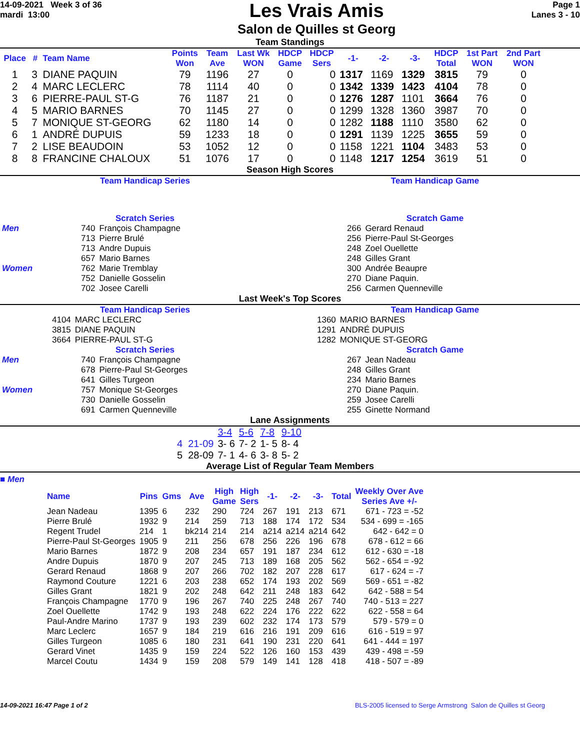14-09-2021 Week 3 of 36
mardi 13:00
Les Vrais Amis
Salon de Quilles st Georg
Page 1
Lanes 3 - 10
Team Standings
| Place | # | Team Name | Points Won | Team Ave | Last Wk WON | HDCP Game | HDCP Sers | -1- | -2- | -3- | HDCP Total | 1st Part WON | 2nd Part WON |
| --- | --- | --- | --- | --- | --- | --- | --- | --- | --- | --- | --- | --- | --- |
| 1 | 3 | DIANE PAQUIN | 79 | 1196 | 27 | 0 | 0 | 1317 | 1169 | 1329 | 3815 | 79 | 0 |
| 2 | 4 | MARC LECLERC | 78 | 1114 | 40 | 0 | 0 | 1342 | 1339 | 1423 | 4104 | 78 | 0 |
| 3 | 6 | PIERRE-PAUL ST-G | 76 | 1187 | 21 | 0 | 0 | 1276 | 1287 | 1101 | 3664 | 76 | 0 |
| 4 | 5 | MARIO BARNES | 70 | 1145 | 27 | 0 | 0 | 1299 | 1328 | 1360 | 3987 | 70 | 0 |
| 5 | 7 | MONIQUE ST-GEORG | 62 | 1180 | 14 | 0 | 0 | 1282 | 1188 | 1110 | 3580 | 62 | 0 |
| 6 | 1 | ANDRÉ DUPUIS | 59 | 1233 | 18 | 0 | 0 | 1291 | 1139 | 1225 | 3655 | 59 | 0 |
| 7 | 2 | LISE BEAUDOIN | 53 | 1052 | 12 | 0 | 0 | 1158 | 1221 | 1104 | 3483 | 53 | 0 |
| 8 | 8 | FRANCINE CHALOUX | 51 | 1076 | 17 | 0 | 0 | 1148 | 1217 | 1254 | 3619 | 51 | 0 |
Season High Scores
Team Handicap Series Team Handicap Game
Scratch Series
| Men | 740 | François Champagne |
| | 713 | Pierre Brulé |
| | 713 | Andre Dupuis |
| | 657 | Mario Barnes |
| Women | 762 | Marie Tremblay |
| | 752 | Danielle Gosselin |
| | 702 | Josee Carelli |
Scratch Game
| 266 | Gerard Renaud |
| 256 | Pierre-Paul St-Georges |
| 248 | Zoel Ouellette |
| 248 | Gilles Grant |
| 300 | Andrée Beaupre |
| 270 | Diane Paquin. |
| 256 | Carmen Quenneville |
Last Week's Top Scores
Team Handicap Series
| 4104 | MARC LECLERC |
| 3815 | DIANE PAQUIN |
| 3664 | PIERRE-PAUL ST-G |
Team Handicap Game
| 1360 | MARIO BARNES |
| 1291 | ANDRÉ DUPUIS |
| 1282 | MONIQUE ST-GEORG |
Scratch Series
| Men | 740 | François Champagne |
| | 678 | Pierre-Paul St-Georges |
| | 641 | Gilles Turgeon |
| Women | 757 | Monique St-Georges |
| | 730 | Danielle Gosselin |
| | 691 | Carmen Quenneville |
Scratch Game
| 267 | Jean Nadeau |
| 248 | Gilles Grant |
| 234 | Mario Barnes |
| 270 | Diane Paquin. |
| 259 | Josee Carelli |
| 255 | Ginette Normand |
Lane Assignments
| | 3-4 | 5-6 | 7-8 | 9-10 |
| 4 21-09 | 3- 6 | 7- 2 | 1- 5 | 8- 4 |
| 5 28-09 | 7- 1 | 4- 6 | 3- 8 | 5- 2 |
Average List of Regular Team Members
■ Men
| Name | Pins | Gms | Ave | High Game | High Sers | -1- | -2- | -3- | Total | Weekly Over Ave Series Ave +/- |
| --- | --- | --- | --- | --- | --- | --- | --- | --- | --- | --- |
| Jean Nadeau | 1395 | 6 | 232 | 290 | 724 | 267 | 191 | 213 | 671 | 671 - 723 = -52 |
| Pierre Brulé | 1932 | 9 | 214 | 259 | 713 | 188 | 174 | 172 | 534 | 534 - 699 = -165 |
| Regent Trudel | 214 | 1 | bk214 | 214 | 214 | a214 | a214 | a214 | 642 | 642 - 642 = 0 |
| Pierre-Paul St-Georges | 1905 | 9 | 211 | 256 | 678 | 256 | 226 | 196 | 678 | 678 - 612 = 66 |
| Mario Barnes | 1872 | 9 | 208 | 234 | 657 | 191 | 187 | 234 | 612 | 612 - 630 = -18 |
| Andre Dupuis | 1870 | 9 | 207 | 245 | 713 | 189 | 168 | 205 | 562 | 562 - 654 = -92 |
| Gerard Renaud | 1868 | 9 | 207 | 266 | 702 | 182 | 207 | 228 | 617 | 617 - 624 = -7 |
| Raymond Couture | 1221 | 6 | 203 | 238 | 652 | 174 | 193 | 202 | 569 | 569 - 651 = -82 |
| Gilles Grant | 1821 | 9 | 202 | 248 | 642 | 211 | 248 | 183 | 642 | 642 - 588 = 54 |
| François Champagne | 1770 | 9 | 196 | 267 | 740 | 225 | 248 | 267 | 740 | 740 - 513 = 227 |
| Zoel Ouellette | 1742 | 9 | 193 | 248 | 622 | 224 | 176 | 222 | 622 | 622 - 558 = 64 |
| Paul-Andre Marino | 1737 | 9 | 193 | 239 | 602 | 232 | 174 | 173 | 579 | 579 - 579 = 0 |
| Marc Leclerc | 1657 | 9 | 184 | 219 | 616 | 216 | 191 | 209 | 616 | 616 - 519 = 97 |
| Gilles Turgeon | 1085 | 6 | 180 | 231 | 641 | 190 | 231 | 220 | 641 | 641 - 444 = 197 |
| Gerard Vinet | 1435 | 9 | 159 | 224 | 522 | 126 | 160 | 153 | 439 | 439 - 498 = -59 |
| Marcel Coutu | 1434 | 9 | 159 | 208 | 579 | 149 | 141 | 128 | 418 | 418 - 507 = -89 |
14-09-2021 16:47 Page 1 of 2 BLS-2005 licensed to Serge Armstrong Salon de Quilles st Georg